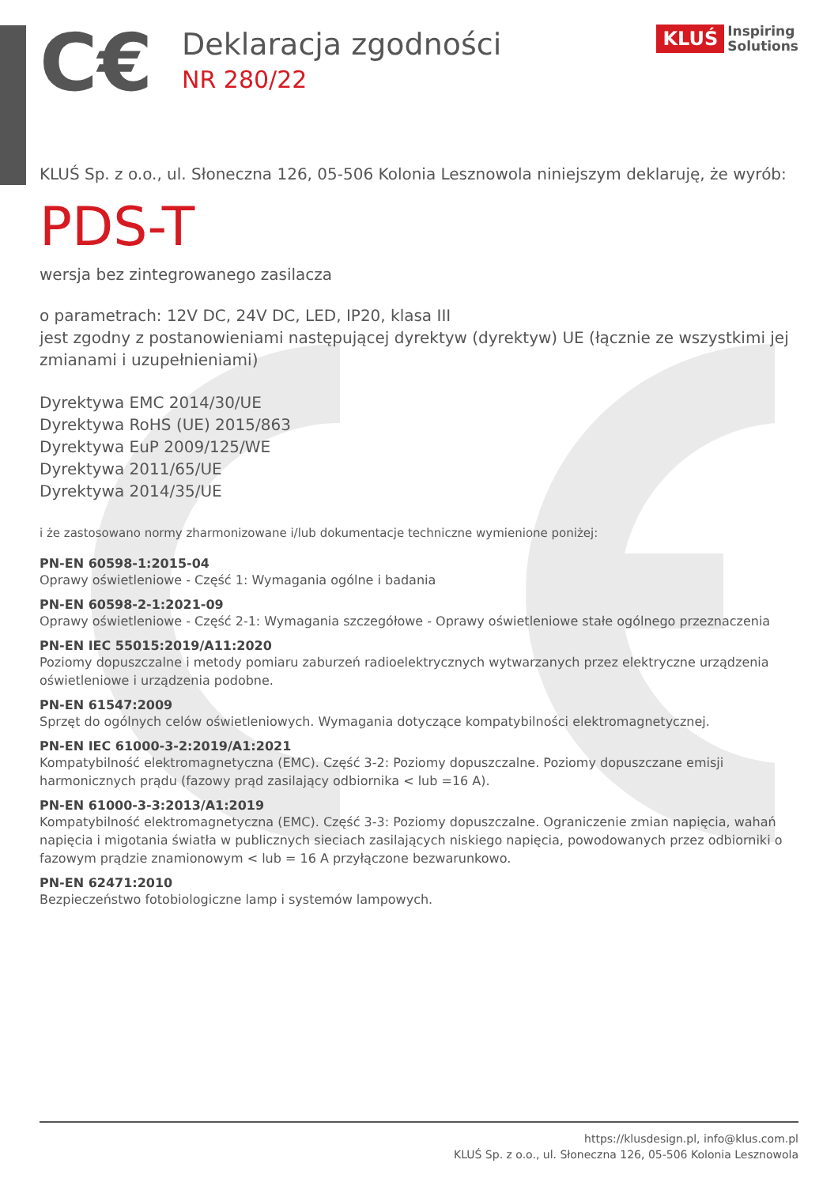C€
Deklaracja zgodności
NR 280/22
KLUŚ Inspiring
Solutions
KLUŚ Sp. z o.o., ul. Słoneczna 126, 05-506 Kolonia Lesznowola niniejszym deklaruję, że wyrób:
PDS-T
wersja bez zintegrowanego zasilacza
o parametrach: 12V DC, 24V DC, LED, IP20, klasa III
jest zgodny z postanowieniami następującej dyrektyw (dyrektyw) UE (łącznie ze wszystkimi jej zmianami i uzupełnieniami)
Dyrektywa EMC 2014/30/UE
Dyrektywa RoHS (UE) 2015/863
Dyrektywa EuP 2009/125/WE
Dyrektywa 2011/65/UE
Dyrektywa 2014/35/UE
i że zastosowano normy zharmonizowane i/lub dokumentacje techniczne wymienione poniżej:
PN-EN 60598-1:2015-04
Oprawy oświetleniowe - Część 1: Wymagania ogólne i badania
PN-EN 60598-2-1:2021-09
Oprawy oświetleniowe - Część 2-1: Wymagania szczegółowe - Oprawy oświetleniowe stałe ogólnego przeznaczenia
PN-EN IEC 55015:2019/A11:2020
Poziomy dopuszczalne i metody pomiaru zaburzeń radioelektrycznych wytwarzanych przez elektryczne urządzenia oświetleniowe i urządzenia podobne.
PN-EN 61547:2009
Sprzęt do ogólnych celów oświetleniowych. Wymagania dotyczące kompatybilności elektromagnetycznej.
PN-EN IEC 61000-3-2:2019/A1:2021
Kompatybilność elektromagnetyczna (EMC). Część 3-2: Poziomy dopuszczalne. Poziomy dopuszczane emisji harmonicznych prądu (fazowy prąd zasilający odbiornika < lub =16 A).
PN-EN 61000-3-3:2013/A1:2019
Kompatybilność elektromagnetyczna (EMC). Część 3-3: Poziomy dopuszczalne. Ograniczenie zmian napięcia, wahań napięcia i migotania światła w publicznych sieciach zasilających niskiego napięcia, powodowanych przez odbiorniki o fazowym prądzie znamionowym < lub = 16 A przyłączone bezwarunkowo.
PN-EN 62471:2010
Bezpieczeństwo fotobiologiczne lamp i systemów lampowych.
https://klusdesign.pl, info@klus.com.pl
KLUŚ Sp. z o.o., ul. Słoneczna 126, 05-506 Kolonia Lesznowola